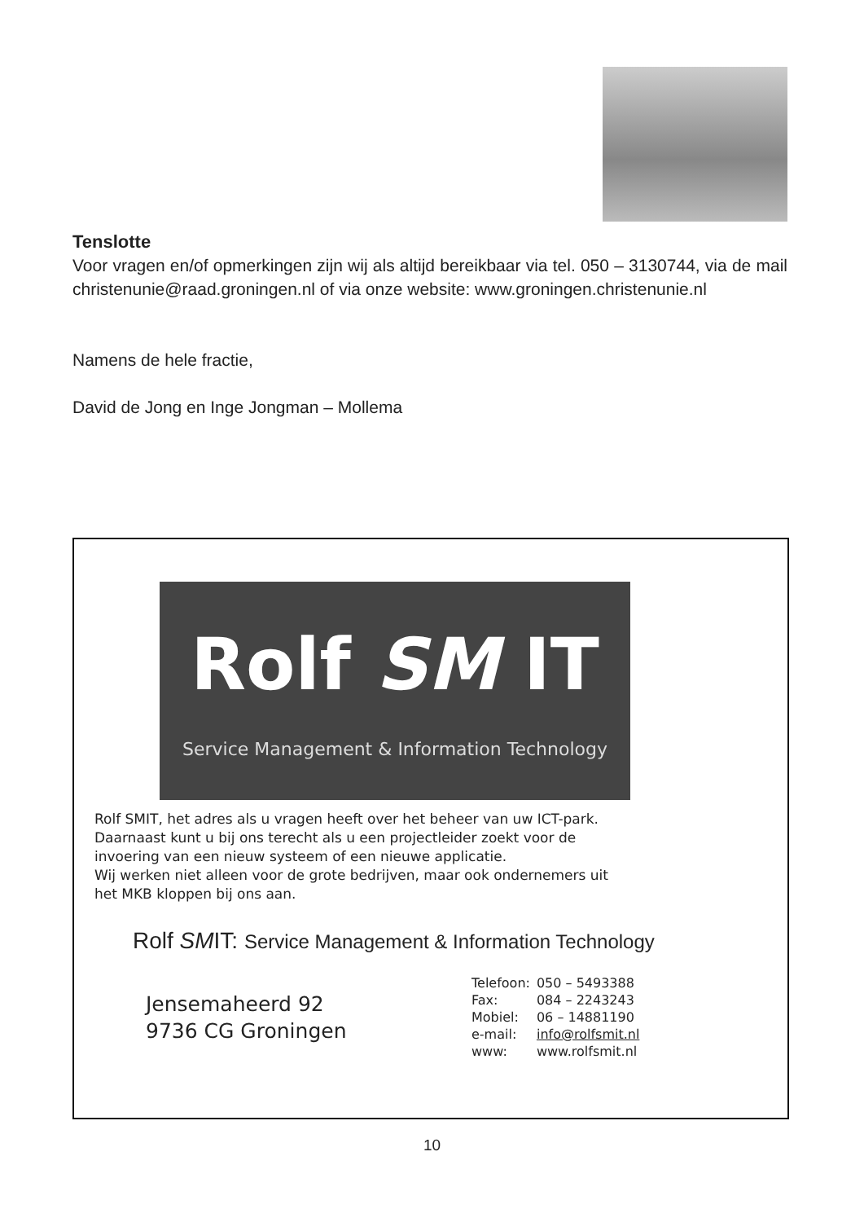Tenslotte
Voor vragen en/of opmerkingen zijn wij als altijd bereikbaar via tel. 050 – 3130744, via de mail christenunie@raad.groningen.nl of via onze website: www.groningen.christenunie.nl
Namens de hele fractie,
David de Jong en Inge Jongman – Mollema
Rolf SM IT
Service Management & Information Technology
Rolf SMIT, het adres als u vragen heeft over het beheer van uw ICT-park.
Daarnaast kunt u bij ons terecht als u een projectleider zoekt voor de
invoering van een nieuw systeem of een nieuwe applicatie.
Wij werken niet alleen voor de grote bedrijven, maar ook ondernemers uit
het MKB kloppen bij ons aan.
Rolf SMIT: Service Management & Information Technology
Jensemaheerd 92
9736 CG Groningen
| Telefoon: | 050 – 5493388 |
| Fax: | 084 – 2243243 |
| Mobiel: | 06 – 14881190 |
| e-mail: | info@rolfsmit.nl |
| www: | www.rolfsmit.nl |
10